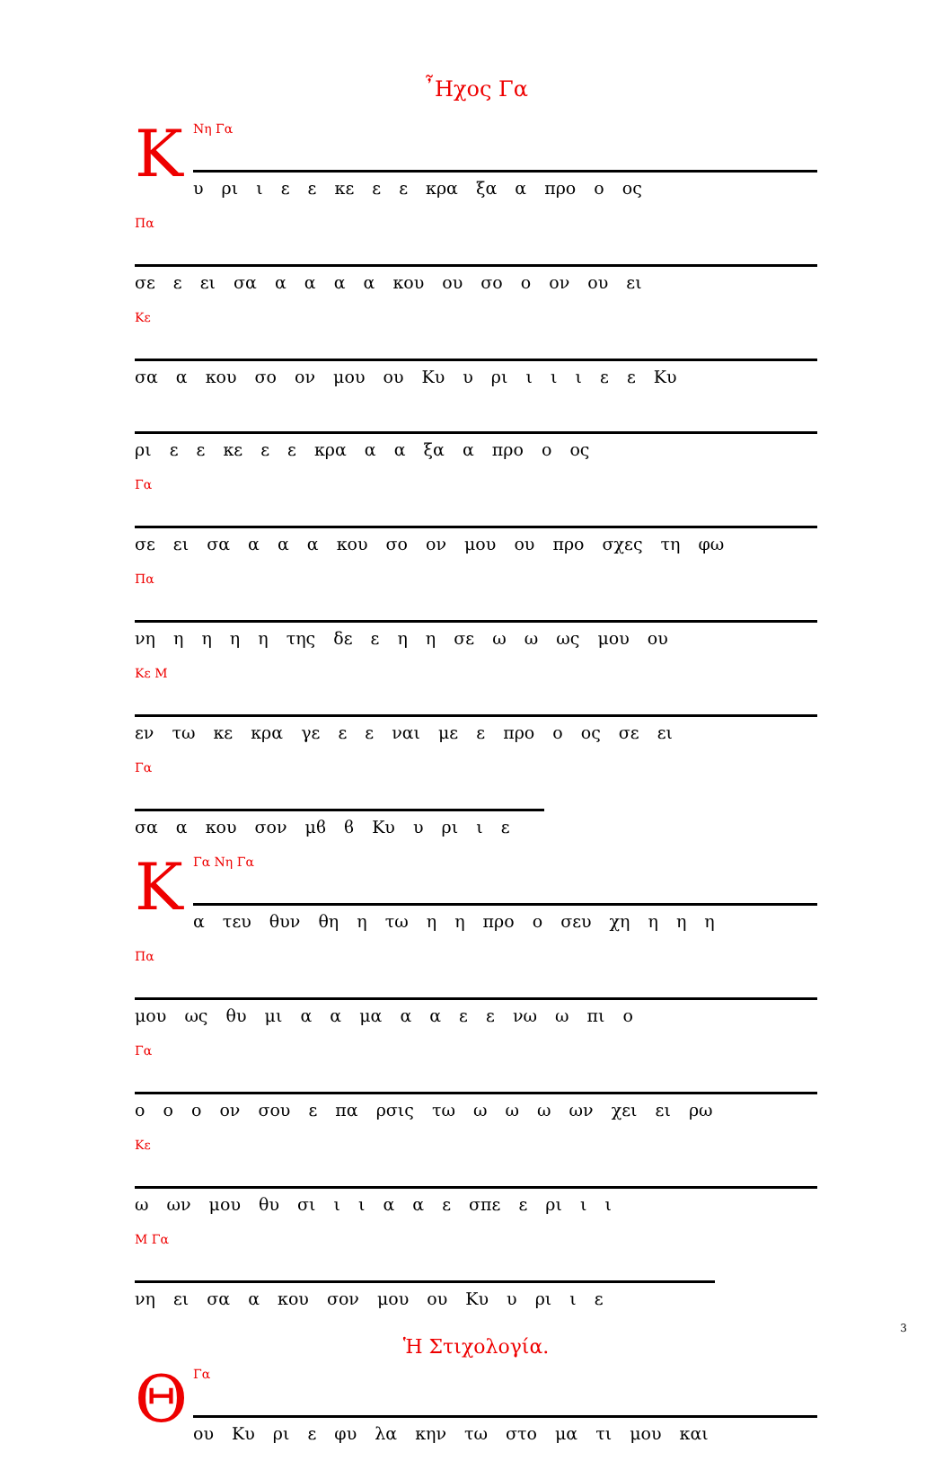῏Ηχος Γα
Κ
Νη Γα
υ ρι ι ε ε κε ε ε κρα ξα α προ ο ος
Πα
σε ε ει σα α α α α κου ου σο ο ον ου ει
Κε
σα α κου σο ον μου ου Κυ υ ρι ι ι ι ε ε Κυ
ρι ε ε κε ε ε κρα α α ξα α προ ο ος
Γα
σε ει σα α α α κου σο ον μου ου προ σχες τη φω
Πα
νη η η η η της δε ε η η σε ω ω ως μου ου
Κε M
εν τω κε κρα γε ε ε ναι με ε προ ο ος σε ει
Γα
σα α κου σον μϐ ϐ Κυ υ ρι ι ε
Κ
Γα Νη Γα
α τευ θυν θη η τω η η προ ο σευ χη η η η
Πα
μου ως θυ μι α α μα α α ε ε νω ω πι ο
Γα
ο ο ο ον σου ε πα ρσις τω ω ω ω ων χει ει ρω
Κε
ω ων μου θυ σι ι ι α α ε σπε ε ρι ι ι
M Γα
νη ει σα α κου σον μου ου Κυ υ ρι ι ε
Ἡ Στιχολογία.
Θ
Γα
ου Κυ ρι ε φυ λα κην τω στο μα τι μου και
3